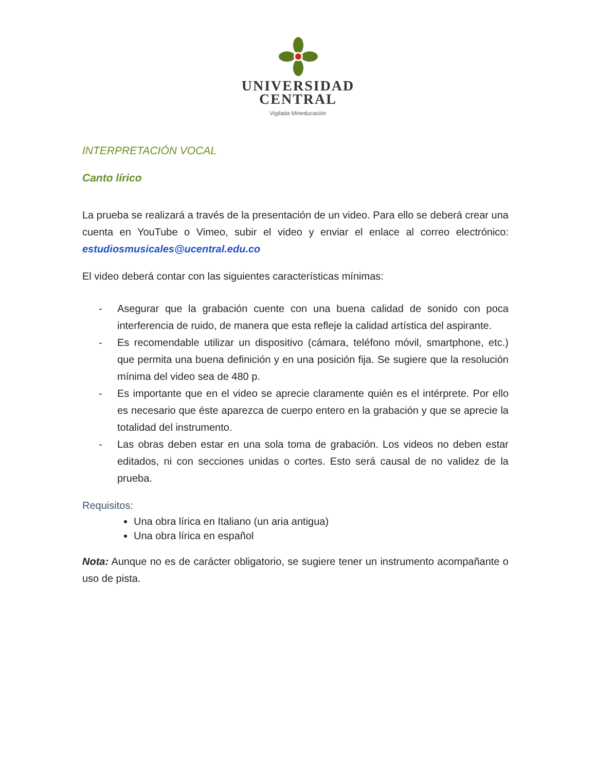UNIVERSIDAD
CENTRAL
Vigilada Mineducación
INTERPRETACIÓN VOCAL
Canto lírico
La prueba se realizará a través de la presentación de un video. Para ello se deberá crear una cuenta en YouTube o Vimeo, subir el video y enviar el enlace al correo electrónico: estudiosmusicales@ucentral.edu.co
El video deberá contar con las siguientes características mínimas:
- Asegurar que la grabación cuente con una buena calidad de sonido con poca interferencia de ruido, de manera que esta refleje la calidad artística del aspirante.
- Es recomendable utilizar un dispositivo (cámara, teléfono móvil, smartphone, etc.) que permita una buena definición y en una posición fija. Se sugiere que la resolución mínima del video sea de 480 p.
- Es importante que en el video se aprecie claramente quién es el intérprete. Por ello es necesario que éste aparezca de cuerpo entero en la grabación y que se aprecie la totalidad del instrumento.
- Las obras deben estar en una sola toma de grabación. Los videos no deben estar editados, ni con secciones unidas o cortes. Esto será causal de no validez de la prueba.
Requisitos:
Una obra lírica en Italiano (un aria antigua)
Una obra lírica en español
Nota: Aunque no es de carácter obligatorio, se sugiere tener un instrumento acompañante o uso de pista.